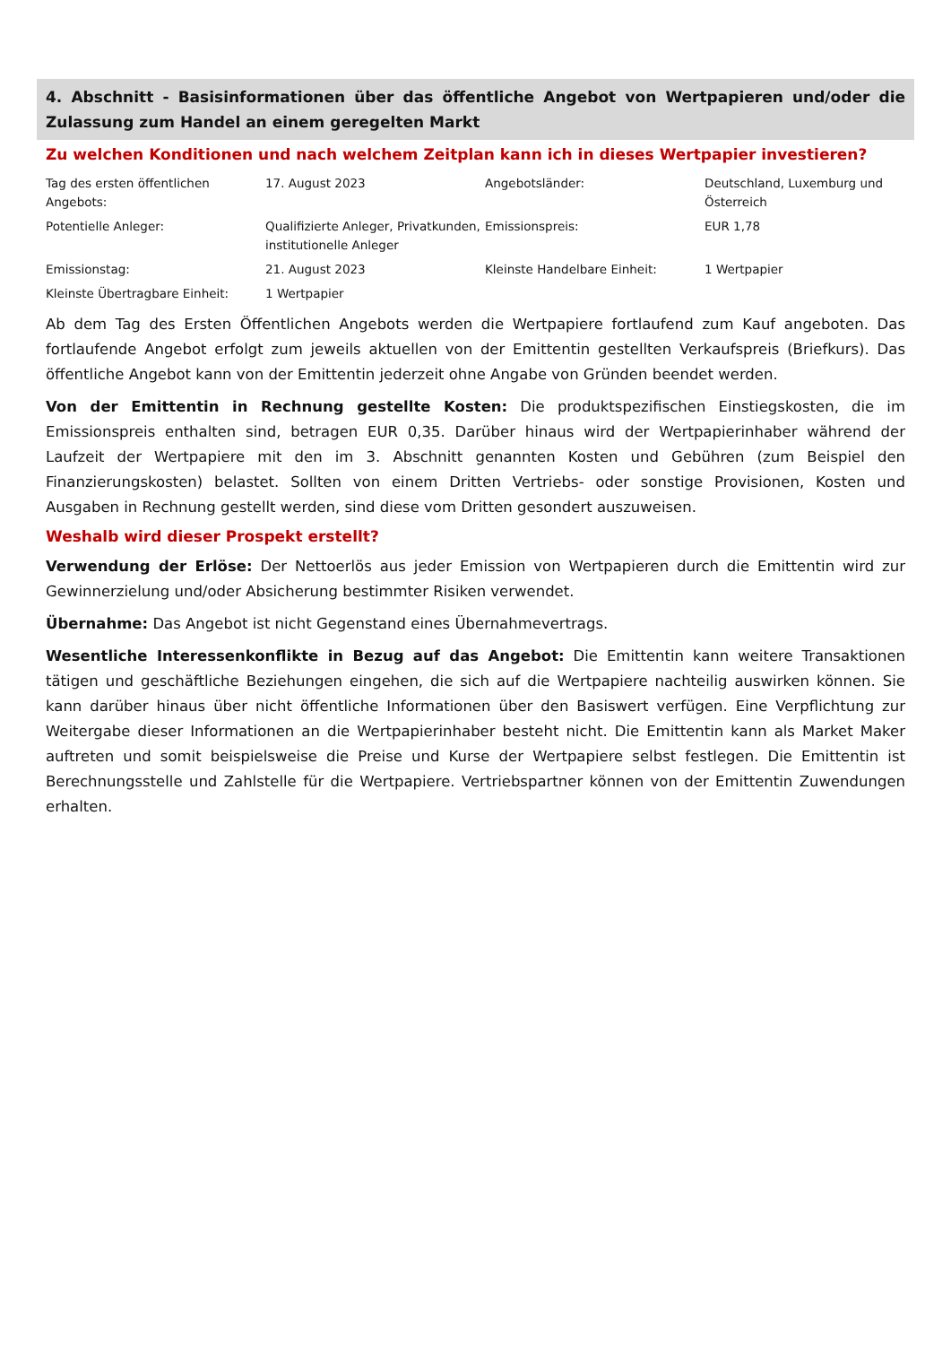4. Abschnitt - Basisinformationen über das öffentliche Angebot von Wertpapieren und/oder die Zulassung zum Handel an einem geregelten Markt
Zu welchen Konditionen und nach welchem Zeitplan kann ich in dieses Wertpapier investieren?
| Tag des ersten öffentlichen Angebots: | 17. August 2023 | Angebotsländer: | Deutschland, Luxemburg und Österreich |
| Potentielle Anleger: | Qualifizierte Anleger, Privatkunden, institutionelle Anleger | Emissionspreis: | EUR 1,78 |
| Emissionstag: | 21. August 2023 | Kleinste Handelbare Einheit: | 1 Wertpapier |
| Kleinste Übertragbare Einheit: | 1 Wertpapier | | |
Ab dem Tag des Ersten Öffentlichen Angebots werden die Wertpapiere fortlaufend zum Kauf angeboten. Das fortlaufende Angebot erfolgt zum jeweils aktuellen von der Emittentin gestellten Verkaufspreis (Briefkurs). Das öffentliche Angebot kann von der Emittentin jederzeit ohne Angabe von Gründen beendet werden.
Von der Emittentin in Rechnung gestellte Kosten: Die produktspezifischen Einstiegskosten, die im Emissionspreis enthalten sind, betragen EUR 0,35. Darüber hinaus wird der Wertpapierinhaber während der Laufzeit der Wertpapiere mit den im 3. Abschnitt genannten Kosten und Gebühren (zum Beispiel den Finanzierungskosten) belastet. Sollten von einem Dritten Vertriebs- oder sonstige Provisionen, Kosten und Ausgaben in Rechnung gestellt werden, sind diese vom Dritten gesondert auszuweisen.
Weshalb wird dieser Prospekt erstellt?
Verwendung der Erlöse: Der Nettoerlös aus jeder Emission von Wertpapieren durch die Emittentin wird zur Gewinnerzielung und/oder Absicherung bestimmter Risiken verwendet.
Übernahme: Das Angebot ist nicht Gegenstand eines Übernahmevertrags.
Wesentliche Interessenkonflikte in Bezug auf das Angebot: Die Emittentin kann weitere Transaktionen tätigen und geschäftliche Beziehungen eingehen, die sich auf die Wertpapiere nachteilig auswirken können. Sie kann darüber hinaus über nicht öffentliche Informationen über den Basiswert verfügen. Eine Verpflichtung zur Weitergabe dieser Informationen an die Wertpapierinhaber besteht nicht. Die Emittentin kann als Market Maker auftreten und somit beispielsweise die Preise und Kurse der Wertpapiere selbst festlegen. Die Emittentin ist Berechnungsstelle und Zahlstelle für die Wertpapiere. Vertriebspartner können von der Emittentin Zuwendungen erhalten.